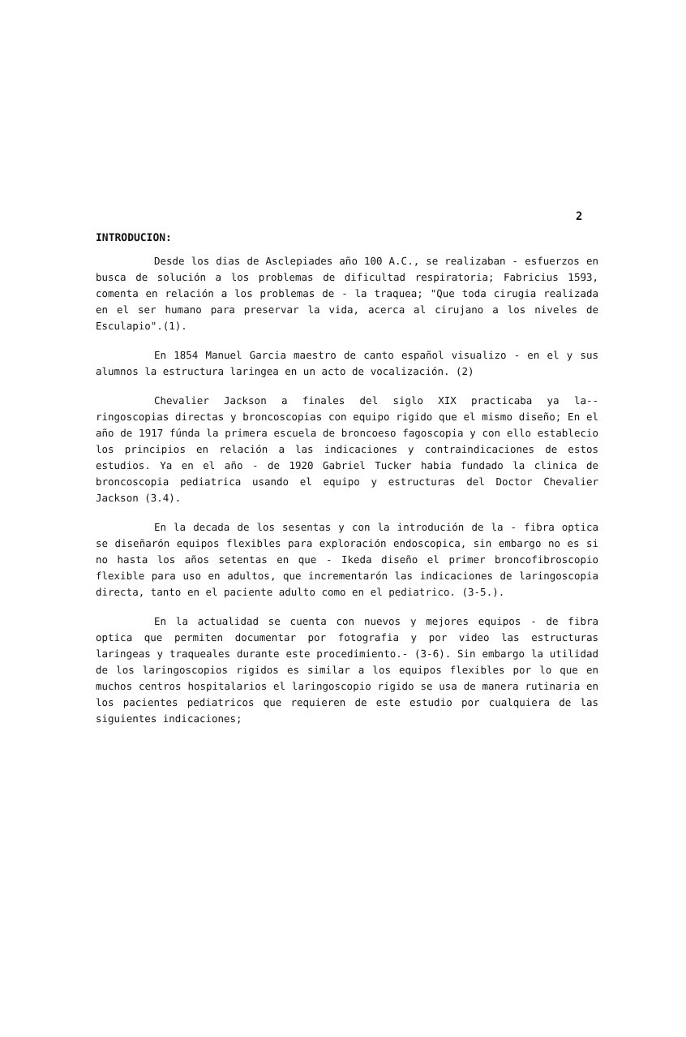2
INTRODUCION:
Desde los dias de Asclepiades año 100 A.C., se realizaban - esfuerzos en busca de solución a los problemas de dificultad respiratoria; Fabricius 1593, comenta en relación a los problemas de - la traquea; "Que toda cirugia realizada en el ser humano para preservar la vida, acerca al cirujano a los niveles de Esculapio".(1).
En 1854 Manuel Garcia maestro de canto español visualizo - en el y sus alumnos la estructura laringea en un acto de vocalización. (2)
Chevalier Jackson a finales del siglo XIX practicaba ya la-- ringoscopias directas y broncoscopias con equipo rigido que el mismo diseño; En el año de 1917 fúnda la primera escuela de broncoeso fagoscopia y con ello establecio los principios en relación a las indicaciones y contraindicaciones de estos estudios. Ya en el año - de 1920 Gabriel Tucker habia fundado la clinica de broncoscopia pediatrica usando el equipo y estructuras del Doctor Chevalier Jackson (3.4).
En la decada de los sesentas y con la introdución de la - fibra optica se diseñarón equipos flexibles para exploración endoscopica, sin embargo no es si no hasta los años setentas en que - Ikeda diseño el primer broncofibroscopio flexible para uso en adultos, que incrementarón las indicaciones de laringoscopia directa, tanto en el paciente adulto como en el pediatrico. (3-5.).
En la actualidad se cuenta con nuevos y mejores equipos - de fibra optica que permiten documentar por fotografia y por video las estructuras laringeas y traqueales durante este procedimiento.- (3-6). Sin embargo la utilidad de los laringoscopios rigidos es similar a los equipos flexibles por lo que en muchos centros hospitalarios el laringoscopio rigido se usa de manera rutinaria en los pacientes pediatricos que requieren de este estudio por cualquiera de las siguientes indicaciones;